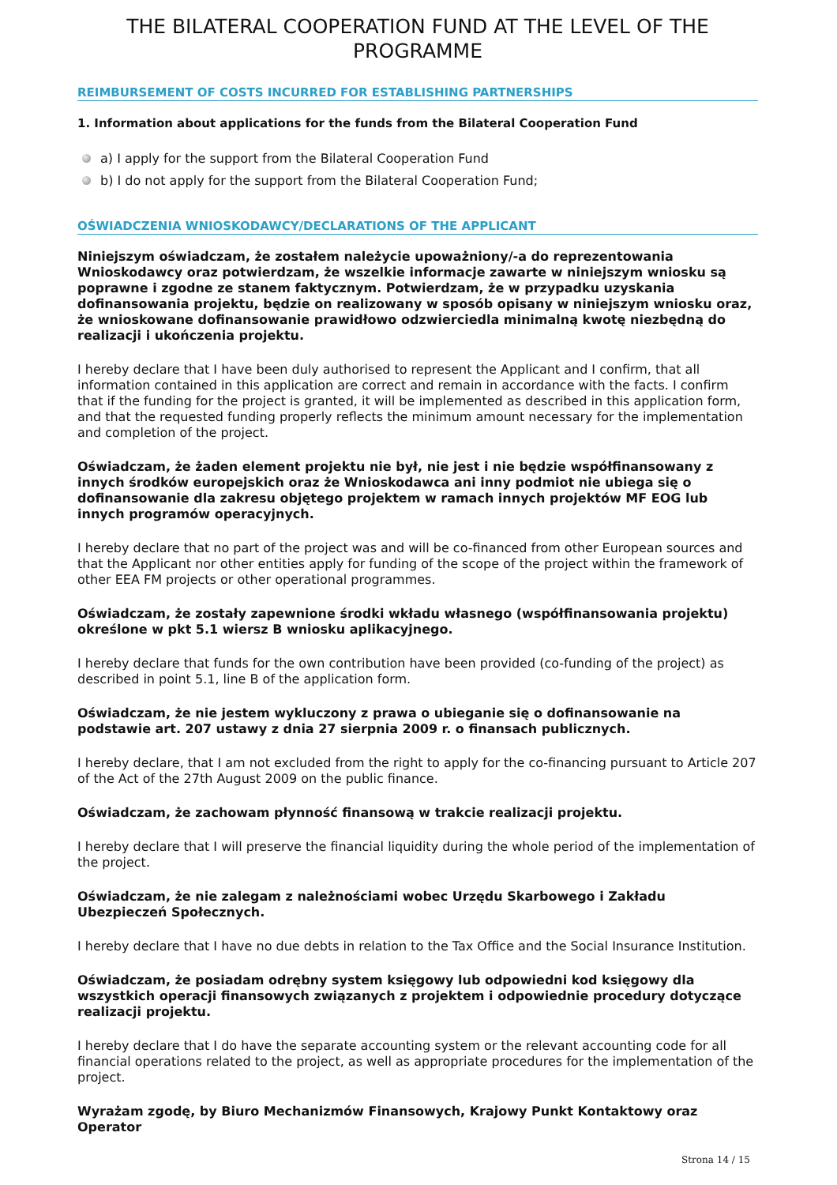THE BILATERAL COOPERATION FUND AT THE LEVEL OF THE PROGRAMME
REIMBURSEMENT OF COSTS INCURRED FOR ESTABLISHING PARTNERSHIPS
1. Information about applications for the funds from the Bilateral Cooperation Fund
a) I apply for the support from the Bilateral Cooperation Fund
b) I do not apply for the support from the Bilateral Cooperation Fund;
OŚWIADCZENIA WNIOSKODAWCY/DECLARATIONS OF THE APPLICANT
Niniejszym oświadczam, że zostałem należycie upoważniony/-a do reprezentowania Wnioskodawcy oraz potwierdzam, że wszelkie informacje zawarte w niniejszym wniosku są poprawne i zgodne ze stanem faktycznym. Potwierdzam, że w przypadku uzyskania dofinansowania projektu, będzie on realizowany w sposób opisany w niniejszym wniosku oraz, że wnioskowane dofinansowanie prawidłowo odzwierciedla minimalną kwotę niezbędną do realizacji i ukończenia projektu.
I hereby declare that I have been duly authorised to represent the Applicant and I confirm, that all information contained in this application are correct and remain in accordance with the facts. I confirm that if the funding for the project is granted, it will be implemented as described in this application form, and that the requested funding properly reflects the minimum amount necessary for the implementation and completion of the project.
Oświadczam, że żaden element projektu nie był, nie jest i nie będzie współfinansowany z innych środków europejskich oraz że Wnioskodawca ani inny podmiot nie ubiega się o dofinansowanie dla zakresu objętego projektem w ramach innych projektów MF EOG lub innych programów operacyjnych.
I hereby declare that no part of the project was and will be co-financed from other European sources and that the Applicant nor other entities apply for funding of the scope of the project within the framework of other EEA FM projects or other operational programmes.
Oświadczam, że zostały zapewnione środki wkładu własnego (współfinansowania projektu) określone w pkt 5.1 wiersz B wniosku aplikacyjnego.
I hereby declare that funds for the own contribution have been provided (co-funding of the project) as described in point 5.1, line B of the application form.
Oświadczam, że nie jestem wykluczony z prawa o ubieganie się o dofinansowanie na podstawie art. 207 ustawy z dnia 27 sierpnia 2009 r. o finansach publicznych.
I hereby declare, that I am not excluded from the right to apply for the co-financing pursuant to Article 207 of the Act of the 27th August 2009 on the public finance.
Oświadczam, że zachowam płynność finansową w trakcie realizacji projektu.
I hereby declare that I will preserve the financial liquidity during the whole period of the implementation of the project.
Oświadczam, że nie zalegam z należnościami wobec Urzędu Skarbowego i Zakładu Ubezpieczeń Społecznych.
I hereby declare that I have no due debts in relation to the Tax Office and the Social Insurance Institution.
Oświadczam, że posiadam odrębny system księgowy lub odpowiedni kod księgowy dla wszystkich operacji finansowych związanych z projektem i odpowiednie procedury dotyczące realizacji projektu.
I hereby declare that I do have the separate accounting system or the relevant accounting code for all financial operations related to the project, as well as appropriate procedures for the implementation of the project.
Wyrażam zgodę, by Biuro Mechanizmów Finansowych, Krajowy Punkt Kontaktowy oraz Operator
Strona 14 / 15